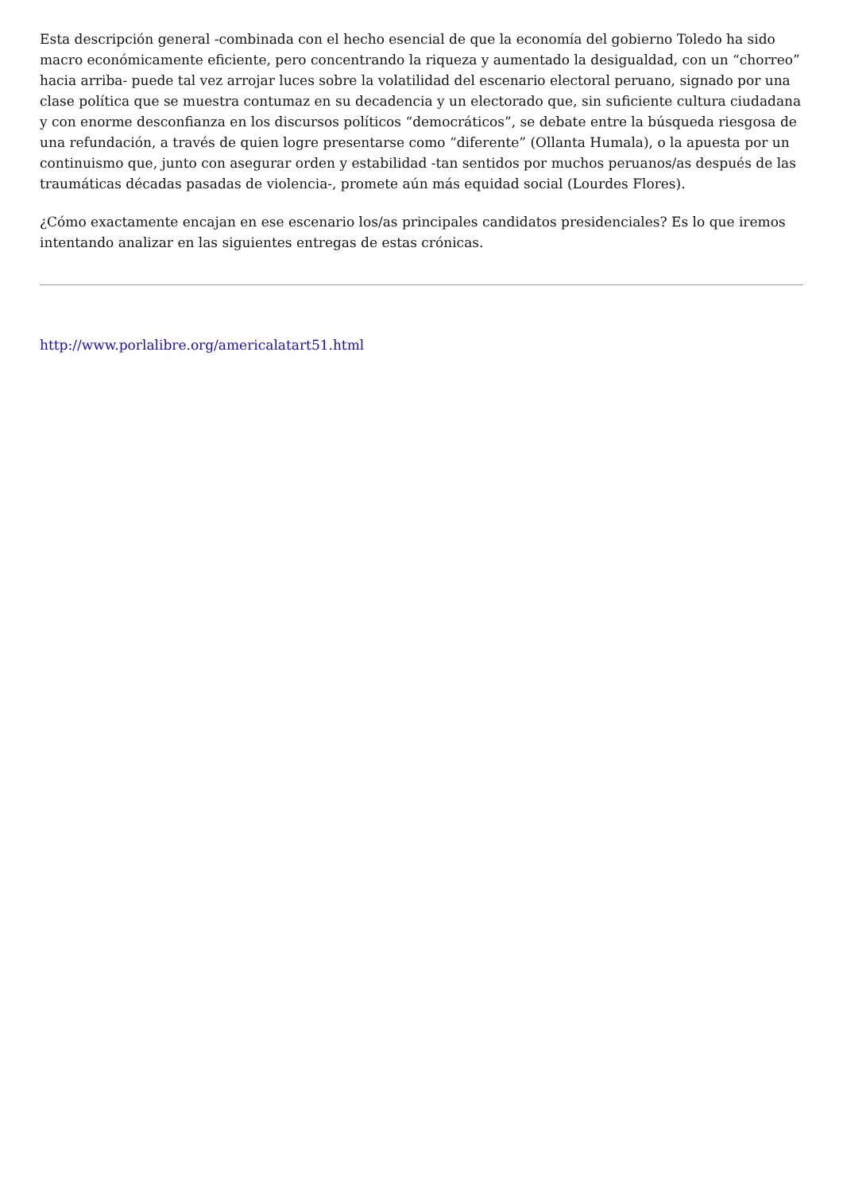Esta descripción general -combinada con el hecho esencial de que la economía del gobierno Toledo ha sido macro económicamente eficiente, pero concentrando la riqueza y aumentado la desigualdad, con un “chorreo” hacia arriba- puede tal vez arrojar luces sobre la volatilidad del escenario electoral peruano, signado por una clase política que se muestra contumaz en su decadencia y un electorado que, sin suficiente cultura ciudadana y con enorme desconfianza en los discursos políticos “democráticos”, se debate entre la búsqueda riesgosa de una refundación, a través de quien logre presentarse como “diferente” (Ollanta Humala), o la apuesta por un continuismo que, junto con asegurar orden y estabilidad -tan sentidos por muchos peruanos/as después de las traumáticas décadas pasadas de violencia-, promete aún más equidad social (Lourdes Flores).
¿Cómo exactamente encajan en ese escenario los/as principales candidatos presidenciales? Es lo que iremos intentando analizar en las siguientes entregas de estas crónicas.
http://www.porlalibre.org/americalatart51.html